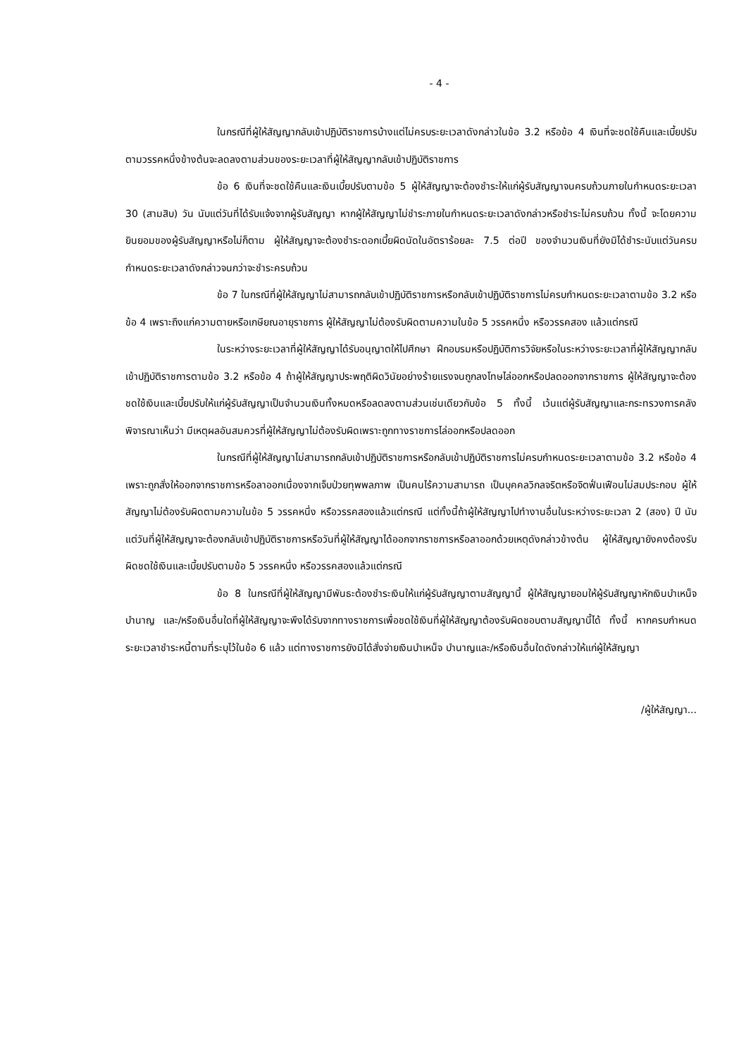- 4 -
ในกรณีที่ผู้ให้สัญญากลับเข้าปฏิบัติราชการบ้างแต่ไม่ครบระยะเวลาดังกล่าวในข้อ 3.2 หรือข้อ 4 เงินที่จะชดใช้คืนและเบี้ยปรับตามวรรคหนึ่งข้างต้นจะลดลงตามส่วนของระยะเวลาที่ผู้ให้สัญญากลับเข้าปฏิบัติราชการ
ข้อ 6 เงินที่จะชดใช้คืนและเงินเบี้ยปรับตามข้อ 5 ผู้ให้สัญญาจะต้องชำระให้แก่ผู้รับสัญญาจนครบถ้วนภายในกำหนดระยะเวลา 30 (สามสิบ) วัน นับแต่วันที่ได้รับแจ้งจากผู้รับสัญญา หากผู้ให้สัญญาไม่ชำระภายในกำหนดระยะเวลาดังกล่าวหรือชำระไม่ครบถ้วน ทั้งนี้ จะโดยความยินยอมของผู้รับสัญญาหรือไม่ก็ตาม ผู้ให้สัญญาจะต้องชำระดอกเบี้ยผิดนัดในอัตราร้อยละ 7.5 ต่อปี ของจำนวนเงินที่ยังมิได้ชำระนับแต่วันครบกำหนดระยะเวลาดังกล่าวจนกว่าจะชำระครบถ้วน
ข้อ 7 ในกรณีที่ผู้ให้สัญญาไม่สามารถกลับเข้าปฏิบัติราชการหรือกลับเข้าปฏิบัติราชการไม่ครบกำหนดระยะเวลาตามข้อ 3.2 หรือข้อ 4 เพราะถึงแก่ความตายหรือเกษียณอายุราชการ ผู้ให้สัญญาไม่ต้องรับผิดตามความในข้อ 5 วรรคหนึ่ง หรือวรรคสอง แล้วแต่กรณี
ในระหว่างระยะเวลาที่ผู้ให้สัญญาได้รับอนุญาตให้ไปศึกษา ฝึกอบรมหรือปฏิบัติการวิจัยหรือในระหว่างระยะเวลาที่ผู้ให้สัญญากลับเข้าปฏิบัติราชการตามข้อ 3.2 หรือข้อ 4 ถ้าผู้ให้สัญญาประพฤติผิดวินัยอย่างร้ายแรงจนถูกลงโทษไล่ออกหรือปลดออกจากราชการ ผู้ให้สัญญาจะต้องชดใช้เงินและเบี้ยปรับให้แก่ผู้รับสัญญาเป็นจำนวนเงินทั้งหมดหรือลดลงตามส่วนเช่นเดียวกับข้อ 5 ทั้งนี้ เว้นแต่ผู้รับสัญญาและกระทรวงการคลังพิจารณาเห็นว่า มีเหตุผลอันสมควรที่ผู้ให้สัญญาไม่ต้องรับผิดเพราะถูกทางราชการไล่ออกหรือปลดออก
ในกรณีที่ผู้ให้สัญญาไม่สามารถกลับเข้าปฏิบัติราชการหรือกลับเข้าปฏิบัติราชการไม่ครบกำหนดระยะเวลาตามข้อ 3.2 หรือข้อ 4 เพราะถูกสั่งให้ออกจากราชการหรือลาออกเนื่องจากเจ็บป่วยทุพพลภาพ เป็นคนไร้ความสามารถ เป็นบุคคลวิกลจริตหรือจิตฟั่นเฟือนไม่สมประกอบ ผู้ให้สัญญาไม่ต้องรับผิดตามความในข้อ 5 วรรคหนึ่ง หรือวรรคสองแล้วแต่กรณี แต่ทั้งนี้ถ้าผู้ให้สัญญาไปทำงานอื่นในระหว่างระยะเวลา 2 (สอง) ปี นับแต่วันที่ผู้ให้สัญญาจะต้องกลับเข้าปฏิบัติราชการหรือวันที่ผู้ให้สัญญาได้ออกจากราชการหรือลาออกด้วยเหตุดังกล่าวข้างต้น ผู้ให้สัญญายังคงต้องรับผิดชดใช้เงินและเบี้ยปรับตามข้อ 5 วรรคหนึ่ง หรือวรรคสองแล้วแต่กรณี
ข้อ 8 ในกรณีที่ผู้ให้สัญญามีพันธะต้องชำระเงินให้แก่ผู้รับสัญญาตามสัญญานี้ ผู้ให้สัญญายอมให้ผู้รับสัญญาหักเงินบำเหน็จบำนาญ และ/หรือเงินอื่นใดที่ผู้ให้สัญญาจะพึงได้รับจากทางราชการเพื่อชดใช้เงินที่ผู้ให้สัญญาต้องรับผิดชอบตามสัญญานี้ได้ ทั้งนี้ หากครบกำหนดระยะเวลาชำระหนี้ตามที่ระบุไว้ในข้อ 6 แล้ว แต่ทางราชการยังมิได้สั่งจ่ายเงินบำเหน็จ บำนาญและ/หรือเงินอื่นใดดังกล่าวให้แก่ผู้ให้สัญญา
/ผู้ให้สัญญา...